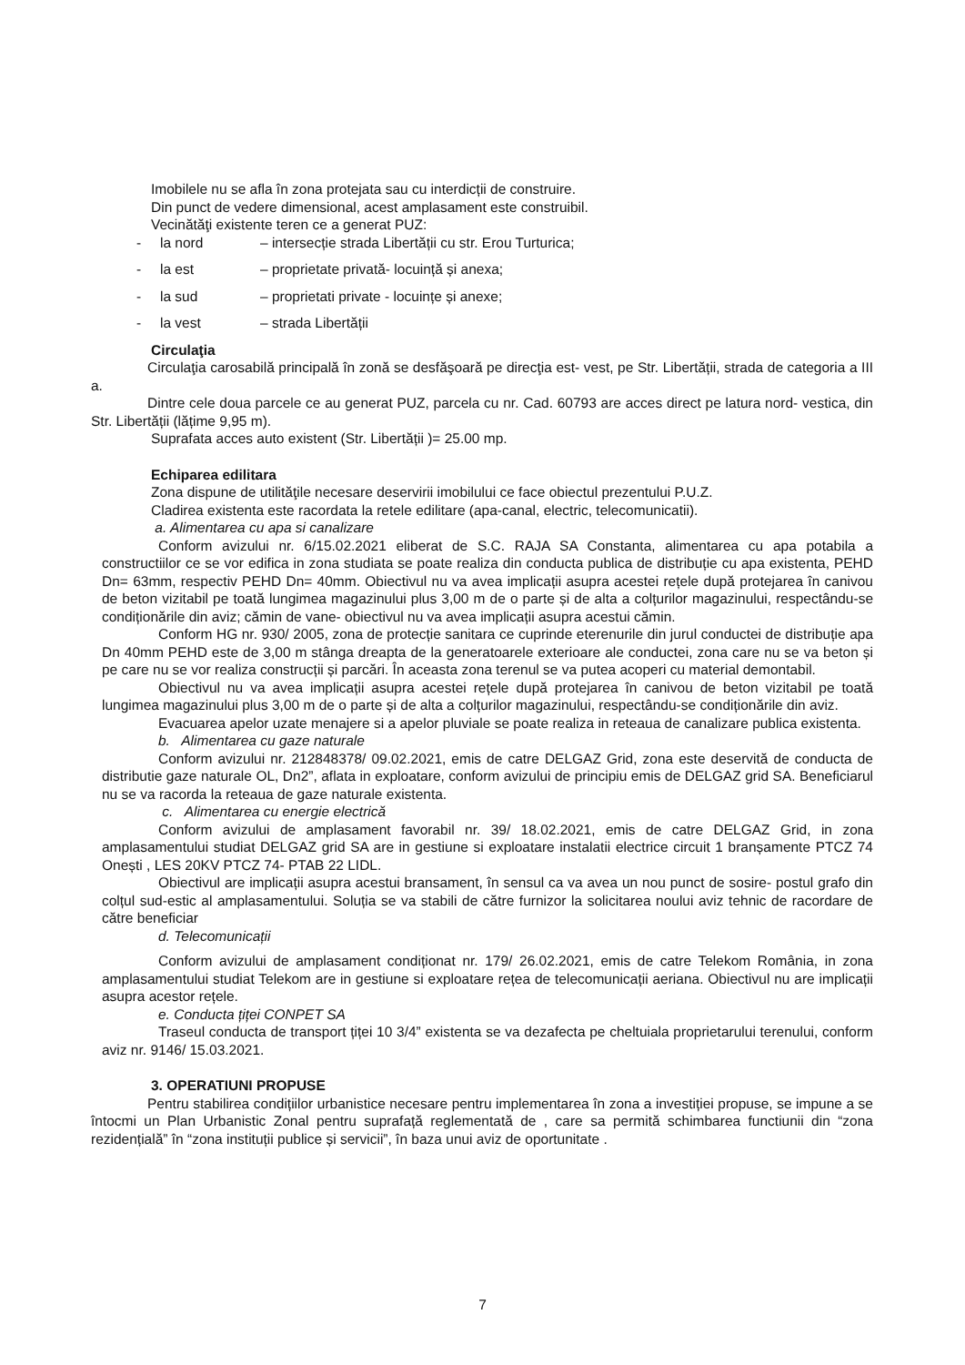Imobilele nu se afla în zona protejata sau cu interdicții de construire.
Din punct de vedere dimensional, acest amplasament este construibil.
Vecinătăţi existente teren ce a generat PUZ:
- la nord – intersecție strada Libertății cu str. Erou Turturica;
- la est – proprietate privată- locuință și anexa;
- la sud – proprietati private - locuințe și anexe;
- la vest – strada Libertății
Circulaţia
Circulaţia carosabilă principală în zonă se desfăşoară pe direcţia est- vest, pe Str. Libertății, strada de categoria a III a.
Dintre cele doua parcele ce au generat PUZ, parcela cu nr. Cad. 60793 are acces direct pe latura nord- vestica, din Str. Libertății (lățime 9,95 m).
Suprafata acces auto existent (Str. Libertății )= 25.00 mp.
Echiparea edilitara
Zona dispune de utilităţile necesare deservirii imobilului ce face obiectul prezentului P.U.Z.
Cladirea existenta este racordata la retele edilitare (apa-canal, electric, telecomunicatii).
a. Alimentarea cu apa si canalizare
Conform avizului nr. 6/15.02.2021 eliberat de S.C. RAJA SA Constanta, alimentarea cu apa potabila a constructiilor ce se vor edifica in zona studiata se poate realiza din conducta publica de distribuție cu apa existenta, PEHD Dn= 63mm, respectiv PEHD Dn= 40mm. Obiectivul nu va avea implicații asupra acestei rețele după protejarea în canivou de beton vizitabil pe toată lungimea magazinului plus 3,00 m de o parte și de alta a colțurilor magazinului, respectându-se condiționările din aviz; cămin de vane- obiectivul nu va avea implicații asupra acestui cămin.
Conform HG nr. 930/ 2005, zona de protecție sanitara ce cuprinde eterenurile din jurul conductei de distribuție apa Dn 40mm PEHD este de 3,00 m stânga dreapta de la generatoarele exterioare ale conductei, zona care nu se va beton și pe care nu se vor realiza construcții și parcări. În aceasta zona terenul se va putea acoperi cu material demontabil.
Obiectivul nu va avea implicații asupra acestei rețele după protejarea în canivou de beton vizitabil pe toată lungimea magazinului plus 3,00 m de o parte și de alta a colțurilor magazinului, respectându-se condiționările din aviz.
Evacuarea apelor uzate menajere si a apelor pluviale se poate realiza in reteaua de canalizare publica existenta.
b. Alimentarea cu gaze naturale
Conform avizului nr. 212848378/ 09.02.2021, emis de catre DELGAZ Grid, zona este deservită de conducta de distributie gaze naturale OL, Dn2”, aflata in exploatare, conform avizului de principiu emis de DELGAZ grid SA. Beneficiarul nu se va racorda la reteaua de gaze naturale existenta.
c. Alimentarea cu energie electrică
Conform avizului de amplasament favorabil nr. 39/ 18.02.2021, emis de catre DELGAZ Grid, in zona amplasamentului studiat DELGAZ grid SA are in gestiune si exploatare instalatii electrice circuit 1 branșamente PTCZ 74 Onești , LES 20KV PTCZ 74- PTAB 22 LIDL.
Obiectivul are implicații asupra acestui bransament, în sensul ca va avea un nou punct de sosire- postul grafo din colțul sud-estic al amplasamentului. Soluția se va stabili de către furnizor la solicitarea noului aviz tehnic de racordare de către beneficiar
d. Telecomunicații
Conform avizului de amplasament condiționat nr. 179/ 26.02.2021, emis de catre Telekom România, in zona amplasamentului studiat Telekom are in gestiune si exploatare rețea de telecomunicații aeriana. Obiectivul nu are implicații asupra acestor rețele.
e. Conducta țiței CONPET SA
Traseul conducta de transport țiței 10 3/4” existenta se va dezafecta pe cheltuiala proprietarului terenului, conform aviz nr. 9146/ 15.03.2021.
3. OPERATIUNI PROPUSE
Pentru stabilirea condițiilor urbanistice necesare pentru implementarea în zona a investiției propuse, se impune a se întocmi un Plan Urbanistic Zonal pentru suprafață reglementată de , care sa permită schimbarea functiunii din “zona rezidențială” în “zona instituții publice și servicii”, în baza unui aviz de oportunitate .
7